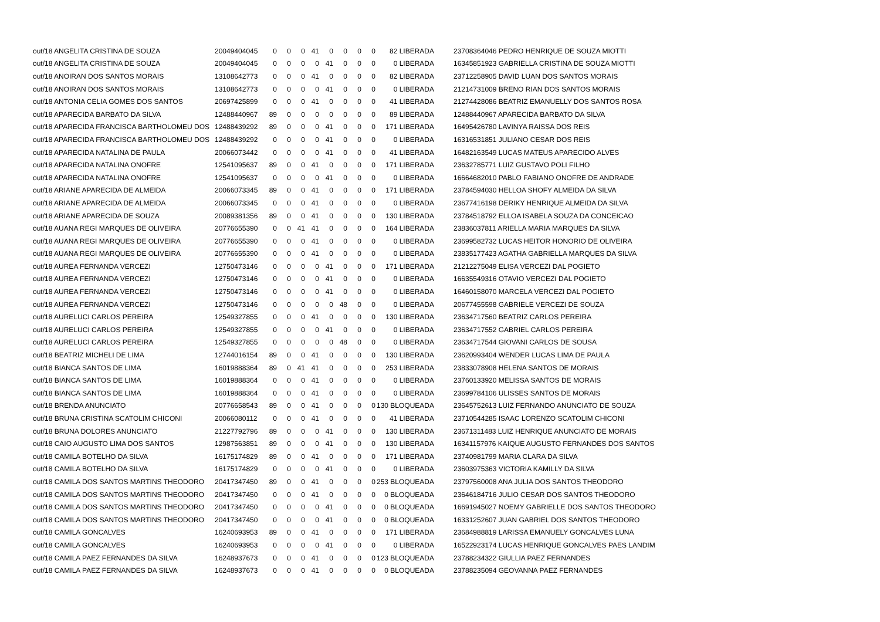| out/18 ANGELITA CRISTINA DE SOUZA | 20049404045 | 0 | 0 | 0 | 41 | 0 | 0 | 0 | 0 | 82 LIBERADA | 23708364046 PEDRO HENRIQUE DE SOUZA MIOTTI |
| out/18 ANGELITA CRISTINA DE SOUZA | 20049404045 | 0 | 0 | 0 | 0 | 41 | 0 | 0 | 0 | 0 LIBERADA | 16345851923 GABRIELLA CRISTINA DE SOUZA MIOTTI |
| out/18 ANOIRAN DOS SANTOS MORAIS | 13108642773 | 0 | 0 | 0 | 41 | 0 | 0 | 0 | 0 | 82 LIBERADA | 23712258905 DAVID LUAN DOS SANTOS MORAIS |
| out/18 ANOIRAN DOS SANTOS MORAIS | 13108642773 | 0 | 0 | 0 | 0 | 41 | 0 | 0 | 0 | 0 LIBERADA | 21214731009 BRENO RIAN DOS SANTOS MORAIS |
| out/18 ANTONIA CELIA GOMES DOS SANTOS | 20697425899 | 0 | 0 | 0 | 41 | 0 | 0 | 0 | 0 | 41 LIBERADA | 21274428086 BEATRIZ EMANUELLY DOS SANTOS ROSA |
| out/18 APARECIDA BARBATO DA SILVA | 12488440967 | 89 | 0 | 0 | 0 | 0 | 0 | 0 | 0 | 89 LIBERADA | 12488440967 APARECIDA BARBATO DA SILVA |
| out/18 APARECIDA FRANCISCA BARTHOLOMEU DOS | 12488439292 | 89 | 0 | 0 | 0 | 41 | 0 | 0 | 0 | 171 LIBERADA | 16495426780 LAVINYA RAISSA DOS REIS |
| out/18 APARECIDA FRANCISCA BARTHOLOMEU DOS | 12488439292 | 0 | 0 | 0 | 0 | 41 | 0 | 0 | 0 | 0 LIBERADA | 16316531851 JULIANO CESAR DOS REIS |
| out/18 APARECIDA NATALINA DE PAULA | 20066073442 | 0 | 0 | 0 | 0 | 41 | 0 | 0 | 0 | 41 LIBERADA | 16482163549 LUCAS MATEUS APARECIDO ALVES |
| out/18 APARECIDA NATALINA ONOFRE | 12541095637 | 89 | 0 | 0 | 41 | 0 | 0 | 0 | 0 | 171 LIBERADA | 23632785771 LUIZ GUSTAVO POLI FILHO |
| out/18 APARECIDA NATALINA ONOFRE | 12541095637 | 0 | 0 | 0 | 0 | 41 | 0 | 0 | 0 | 0 LIBERADA | 16664682010 PABLO FABIANO ONOFRE DE ANDRADE |
| out/18 ARIANE APARECIDA DE ALMEIDA | 20066073345 | 89 | 0 | 0 | 41 | 0 | 0 | 0 | 0 | 171 LIBERADA | 23784594030 HELLOA SHOFY ALMEIDA DA SILVA |
| out/18 ARIANE APARECIDA DE ALMEIDA | 20066073345 | 0 | 0 | 0 | 41 | 0 | 0 | 0 | 0 | 0 LIBERADA | 23677416198 DERIKY HENRIQUE ALMEIDA DA SILVA |
| out/18 ARIANE APARECIDA DE SOUZA | 20089381356 | 89 | 0 | 0 | 41 | 0 | 0 | 0 | 0 | 130 LIBERADA | 23784518792 ELLOA ISABELA SOUZA DA CONCEICAO |
| out/18 AUANA REGI MARQUES DE OLIVEIRA | 20776655390 | 0 | 0 | 41 | 41 | 0 | 0 | 0 | 0 | 164 LIBERADA | 23836037811 ARIELLA MARIA MARQUES DA SILVA |
| out/18 AUANA REGI MARQUES DE OLIVEIRA | 20776655390 | 0 | 0 | 0 | 41 | 0 | 0 | 0 | 0 | 0 LIBERADA | 23699582732 LUCAS HEITOR HONORIO DE OLIVEIRA |
| out/18 AUANA REGI MARQUES DE OLIVEIRA | 20776655390 | 0 | 0 | 0 | 41 | 0 | 0 | 0 | 0 | 0 LIBERADA | 23835177423 AGATHA GABRIELLA MARQUES DA SILVA |
| out/18 AUREA FERNANDA VERCEZI | 12750473146 | 0 | 0 | 0 | 0 | 41 | 0 | 0 | 0 | 171 LIBERADA | 21212275049 ELISA VERCEZI DAL POGIETO |
| out/18 AUREA FERNANDA VERCEZI | 12750473146 | 0 | 0 | 0 | 0 | 41 | 0 | 0 | 0 | 0 LIBERADA | 16635549316 OTAVIO VERCEZI DAL POGIETO |
| out/18 AUREA FERNANDA VERCEZI | 12750473146 | 0 | 0 | 0 | 0 | 41 | 0 | 0 | 0 | 0 LIBERADA | 16460158070 MARCELA VERCEZI DAL POGIETO |
| out/18 AUREA FERNANDA VERCEZI | 12750473146 | 0 | 0 | 0 | 0 | 0 | 48 | 0 | 0 | 0 LIBERADA | 20677455598 GABRIELE VERCEZI DE SOUZA |
| out/18 AURELUCI CARLOS PEREIRA | 12549327855 | 0 | 0 | 0 | 41 | 0 | 0 | 0 | 0 | 130 LIBERADA | 23634717560 BEATRIZ CARLOS PEREIRA |
| out/18 AURELUCI CARLOS PEREIRA | 12549327855 | 0 | 0 | 0 | 0 | 41 | 0 | 0 | 0 | 0 LIBERADA | 23634717552 GABRIEL CARLOS PEREIRA |
| out/18 AURELUCI CARLOS PEREIRA | 12549327855 | 0 | 0 | 0 | 0 | 0 | 48 | 0 | 0 | 0 LIBERADA | 23634717544 GIOVANI CARLOS DE SOUSA |
| out/18 BEATRIZ MICHELI DE LIMA | 12744016154 | 89 | 0 | 0 | 41 | 0 | 0 | 0 | 0 | 130 LIBERADA | 23620993404 WENDER LUCAS LIMA DE PAULA |
| out/18 BIANCA SANTOS DE LIMA | 16019888364 | 89 | 0 | 41 | 41 | 0 | 0 | 0 | 0 | 253 LIBERADA | 23833078908 HELENA SANTOS DE MORAIS |
| out/18 BIANCA SANTOS DE LIMA | 16019888364 | 0 | 0 | 0 | 41 | 0 | 0 | 0 | 0 | 0 LIBERADA | 23760133920 MELISSA SANTOS DE MORAIS |
| out/18 BIANCA SANTOS DE LIMA | 16019888364 | 0 | 0 | 0 | 41 | 0 | 0 | 0 | 0 | 0 LIBERADA | 23699784106 ULISSES SANTOS DE MORAIS |
| out/18 BRENDA ANUNCIATO | 20776658543 | 89 | 0 | 0 | 41 | 0 | 0 | 0 | 0 | 130 BLOQUEADA | 23645752613 LUIZ FERNANDO ANUNCIATO DE SOUZA |
| out/18 BRUNA CRISTINA SCATOLIM CHICONI | 20066080112 | 0 | 0 | 0 | 41 | 0 | 0 | 0 | 0 | 41 LIBERADA | 23710544285 ISAAC LORENZO SCATOLIM CHICONI |
| out/18 BRUNA DOLORES ANUNCIATO | 21227792796 | 89 | 0 | 0 | 0 | 41 | 0 | 0 | 0 | 130 LIBERADA | 23671311483 LUIZ HENRIQUE ANUNCIATO DE MORAIS |
| out/18 CAIO AUGUSTO LIMA DOS SANTOS | 12987563851 | 89 | 0 | 0 | 0 | 41 | 0 | 0 | 0 | 130 LIBERADA | 16341157976 KAIQUE AUGUSTO FERNANDES DOS SANTOS |
| out/18 CAMILA BOTELHO DA SILVA | 16175174829 | 89 | 0 | 0 | 41 | 0 | 0 | 0 | 0 | 171 LIBERADA | 23740981799 MARIA CLARA DA SILVA |
| out/18 CAMILA BOTELHO DA SILVA | 16175174829 | 0 | 0 | 0 | 0 | 41 | 0 | 0 | 0 | 0 LIBERADA | 23603975363 VICTORIA KAMILLY DA SILVA |
| out/18 CAMILA DOS SANTOS MARTINS THEODORO | 20417347450 | 89 | 0 | 0 | 41 | 0 | 0 | 0 | 0 | 253 BLOQUEADA | 23797560008 ANA JULIA DOS SANTOS THEODORO |
| out/18 CAMILA DOS SANTOS MARTINS THEODORO | 20417347450 | 0 | 0 | 0 | 41 | 0 | 0 | 0 | 0 | 0 BLOQUEADA | 23646184716 JULIO CESAR DOS SANTOS THEODORO |
| out/18 CAMILA DOS SANTOS MARTINS THEODORO | 20417347450 | 0 | 0 | 0 | 0 | 41 | 0 | 0 | 0 | 0 BLOQUEADA | 16691945027 NOEMY GABRIELLE DOS SANTOS THEODORO |
| out/18 CAMILA DOS SANTOS MARTINS THEODORO | 20417347450 | 0 | 0 | 0 | 0 | 41 | 0 | 0 | 0 | 0 BLOQUEADA | 16331252607 JUAN GABRIEL DOS SANTOS THEODORO |
| out/18 CAMILA GONCALVES | 16240693953 | 89 | 0 | 0 | 41 | 0 | 0 | 0 | 0 | 171 LIBERADA | 23684988819 LARISSA EMANUELY GONCALVES LUNA |
| out/18 CAMILA GONCALVES | 16240693953 | 0 | 0 | 0 | 0 | 41 | 0 | 0 | 0 | 0 LIBERADA | 16522923174 LUCAS HENRIQUE GONCALVES PAES LANDIM |
| out/18 CAMILA PAEZ FERNANDES DA SILVA | 16248937673 | 0 | 0 | 0 | 41 | 0 | 0 | 0 | 0 | 123 BLOQUEADA | 23788234322 GIULLIA PAEZ FERNANDES |
| out/18 CAMILA PAEZ FERNANDES DA SILVA | 16248937673 | 0 | 0 | 0 | 41 | 0 | 0 | 0 | 0 | 0 BLOQUEADA | 23788235094 GEOVANNA PAEZ FERNANDES |